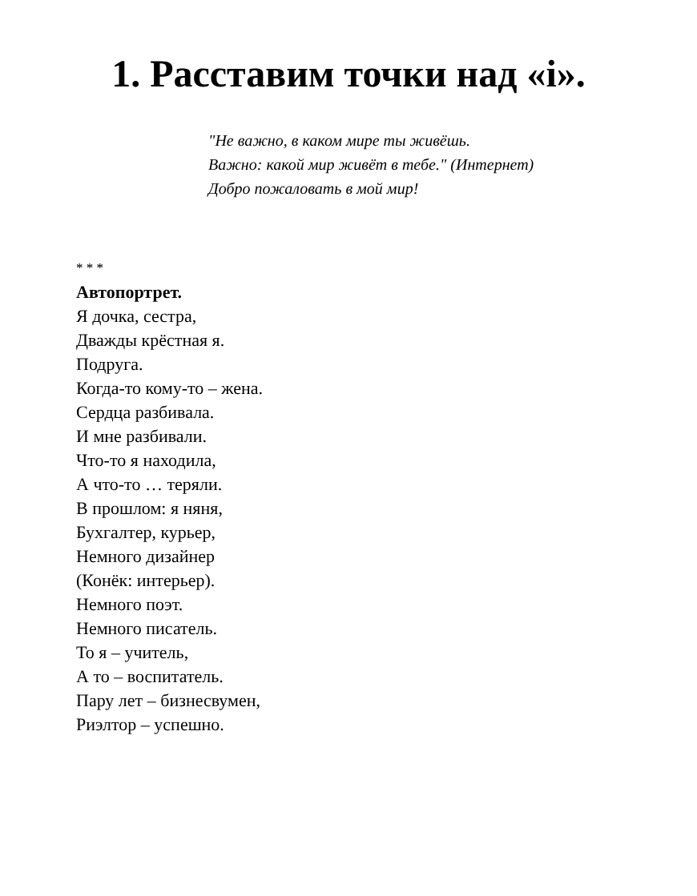1. Расставим точки над «і».
"Не важно, в каком мире ты живёшь.
Важно: какой мир живёт в тебе." (Интернет)
Добро пожаловать в мой мир!
* * *
Автопортрет.
Я дочка, сестра,
Дважды крёстная я.
Подруга.
Когда-то кому-то – жена.
Сердца разбивала.
И мне разбивали.
Что-то я находила,
А что-то … теряли.
В прошлом: я няня,
Бухгалтер, курьер,
Немного дизайнер
(Конёк: интерьер).
Немного поэт.
Немного писатель.
То я – учитель,
А то – воспитатель.
Пару лет – бизнесвумен,
Риэлтор – успешно.